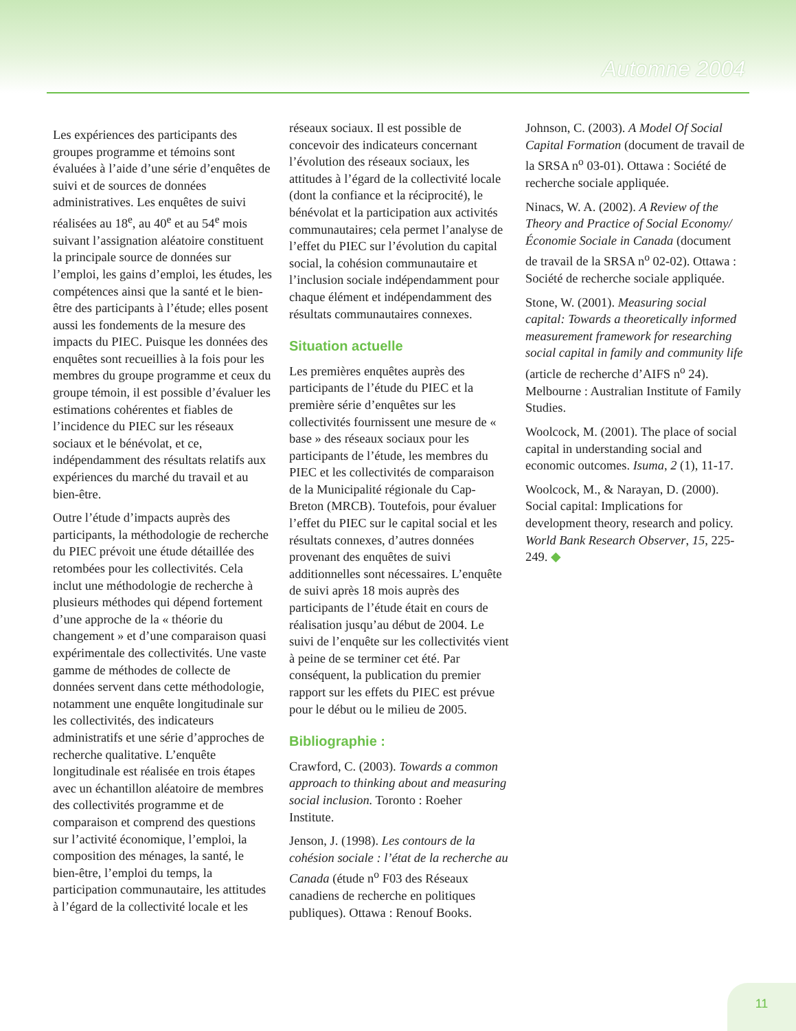Automne 2004
Les expériences des participants des groupes programme et témoins sont évaluées à l’aide d’une série d’enquêtes de suivi et de sources de données administratives. Les enquêtes de suivi réalisées au 18<sup>e</sup>, au 40<sup>e</sup> et au 54<sup>e</sup> mois suivant l’assignation aléatoire constituent la principale source de données sur l’emploi, les gains d’emploi, les études, les compétences ainsi que la santé et le bien-être des participants à l’étude; elles posent aussi les fondements de la mesure des impacts du PIEC. Puisque les données des enquêtes sont recueillies à la fois pour les membres du groupe programme et ceux du groupe témoin, il est possible d’évaluer les estimations cohérentes et fiables de l’incidence du PIEC sur les réseaux sociaux et le bénévolat, et ce, indépendamment des résultats relatifs aux expériences du marché du travail et au bien-être.
Outre l’étude d’impacts auprès des participants, la méthodologie de recherche du PIEC prévoit une étude détaillée des retombées pour les collectivités. Cela inclut une méthodologie de recherche à plusieurs méthodes qui dépend fortement d’une approche de la « théorie du changement » et d’une comparaison quasi expérimentale des collectivités. Une vaste gamme de méthodes de collecte de données servent dans cette méthodologie, notamment une enquête longitudinale sur les collectivités, des indicateurs administratifs et une série d’approches de recherche qualitative. L’enquête longitudinale est réalisée en trois étapes avec un échantillon aléatoire de membres des collectivités programme et de comparaison et comprend des questions sur l’activité économique, l’emploi, la composition des ménages, la santé, le bien-être, l’emploi du temps, la participation communautaire, les attitudes à l’égard de la collectivité locale et les
réseaux sociaux. Il est possible de concevoir des indicateurs concernant l’évolution des réseaux sociaux, les attitudes à l’égard de la collectivité locale (dont la confiance et la réciprocité), le bénévolat et la participation aux activités communautaires; cela permet l’analyse de l’effet du PIEC sur l’évolution du capital social, la cohésion communautaire et l’inclusion sociale indépendamment pour chaque élément et indépendamment des résultats communautaires connexes.
Situation actuelle
Les premières enquêtes auprès des participants de l’étude du PIEC et la première série d’enquêtes sur les collectivités fournissent une mesure de « base » des réseaux sociaux pour les participants de l’étude, les membres du PIEC et les collectivités de comparaison de la Municipalité régionale du Cap-Breton (MRCB). Toutefois, pour évaluer l’effet du PIEC sur le capital social et les résultats connexes, d’autres données provenant des enquêtes de suivi additionnelles sont nécessaires. L’enquête de suivi après 18 mois auprès des participants de l’étude était en cours de réalisation jusqu’au début de 2004. Le suivi de l’enquête sur les collectivités vient à peine de se terminer cet été. Par conséquent, la publication du premier rapport sur les effets du PIEC est prévue pour le début ou le milieu de 2005.
Bibliographie :
Crawford, C. (2003). Towards a common approach to thinking about and measuring social inclusion. Toronto : Roeher Institute.
Jenson, J. (1998). Les contours de la cohésion sociale : l’état de la recherche au Canada (étude n<sup>o</sup> F03 des Réseaux canadiens de recherche en politiques publiques). Ottawa : Renouf Books.
Johnson, C. (2003). A Model Of Social Capital Formation (document de travail de la SRSA n<sup>o</sup> 03-01). Ottawa : Société de recherche sociale appliquée.
Ninacs, W. A. (2002). A Review of the Theory and Practice of Social Economy/Économie Sociale in Canada (document de travail de la SRSA n<sup>o</sup> 02-02). Ottawa : Société de recherche sociale appliquée.
Stone, W. (2001). Measuring social capital: Towards a theoretically informed measurement framework for researching social capital in family and community life (article de recherche d’AIFS n<sup>o</sup> 24). Melbourne : Australian Institute of Family Studies.
Woolcock, M. (2001). The place of social capital in understanding social and economic outcomes. Isuma, 2 (1), 11-17.
Woolcock, M., & Narayan, D. (2000). Social capital: Implications for development theory, research and policy. World Bank Research Observer, 15, 225-249. ◆
11